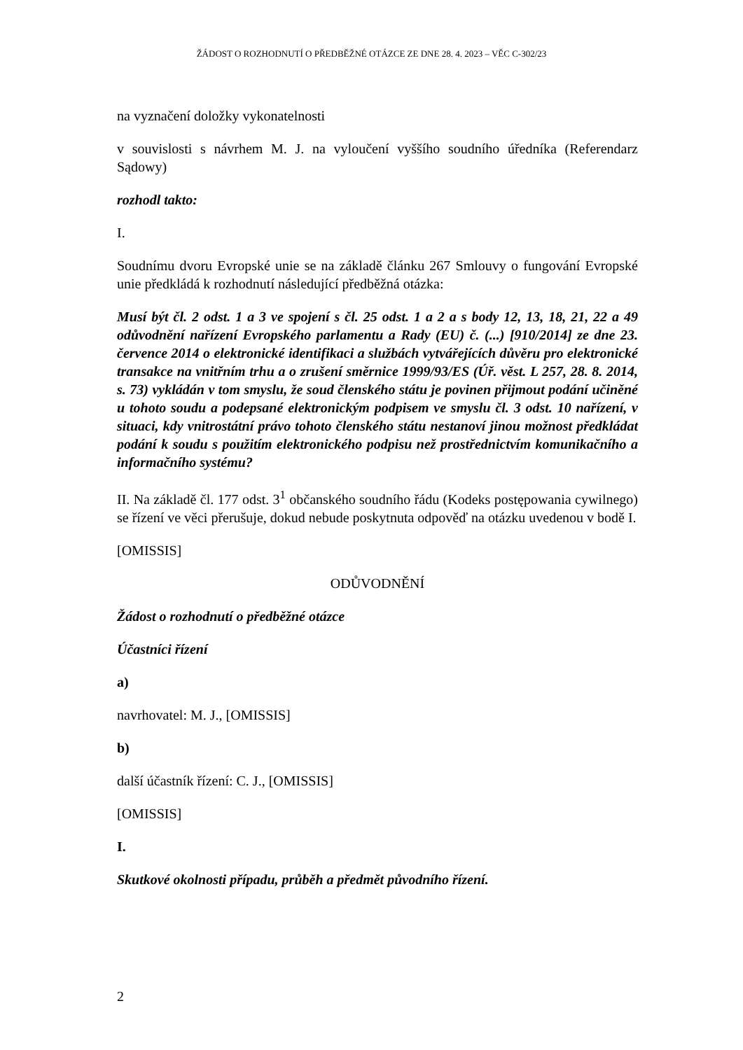ŽÁDOST O ROZHODNUTÍ O PŘEDBĚŽNÉ OTÁZCE ZE DNE 28. 4. 2023 – VĚC C-302/23
na vyznačení doložky vykonatelnosti
v souvislosti s návrhem M. J. na vyloučení vyššího soudního úředníka (Referendarz Sądowy)
rozhodl takto:
I.
Soudnímu dvoru Evropské unie se na základě článku 267 Smlouvy o fungování Evropské unie předkládá k rozhodnutí následující předběžná otázka:
Musí být čl. 2 odst. 1 a 3 ve spojení s čl. 25 odst. 1 a 2 a s body 12, 13, 18, 21, 22 a 49 odůvodnění nařízení Evropského parlamentu a Rady (EU) č. (...) [910/2014] ze dne 23. července 2014 o elektronické identifikaci a službách vytvářejících důvěru pro elektronické transakce na vnitřním trhu a o zrušení směrnice 1999/93/ES (Úř. věst. L 257, 28. 8. 2014, s. 73) vykládán v tom smyslu, že soud členského státu je povinen přijmout podání učiněné u tohoto soudu a podepsané elektronickým podpisem ve smyslu čl. 3 odst. 10 nařízení, v situaci, kdy vnitrostátní právo tohoto členského státu nestanoví jinou možnost předkládat podání k soudu s použitím elektronického podpisu než prostřednictvím komunikačního a informačního systému?
II. Na základě čl. 177 odst. 3<sup>1</sup> občanského soudního řádu (Kodeks postępowania cywilnego) se řízení ve věci přerušuje, dokud nebude poskytnuta odpověď na otázku uvedenou v bodě I.
[OMISSIS]
ODŮVODNĚNÍ
Žádost o rozhodnutí o předběžné otázce
Účastníci řízení
a)
navrhovatel: M. J., [OMISSIS]
b)
další účastník řízení: C. J., [OMISSIS]
[OMISSIS]
I.
Skutkové okolnosti případu, průběh a předmět původního řízení.
2